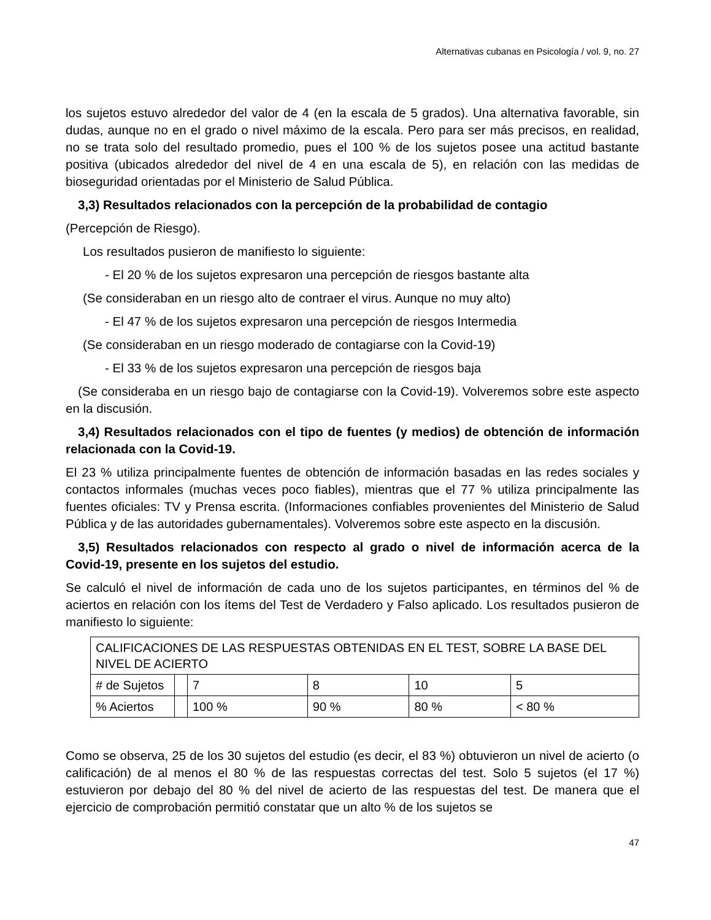Alternativas cubanas en Psicología / vol. 9, no. 27
los sujetos estuvo alrededor del valor de 4 (en la escala de 5 grados). Una alternativa favorable, sin dudas, aunque no en el grado o nivel máximo de la escala. Pero para ser más precisos, en realidad, no se trata solo del resultado promedio, pues el 100 % de los sujetos posee una actitud bastante positiva (ubicados alrededor del nivel de 4 en una escala de 5), en relación con las medidas de bioseguridad orientadas por el Ministerio de Salud Pública.
3,3) Resultados relacionados con la percepción de la probabilidad de contagio
(Percepción de Riesgo).
Los resultados pusieron de manifiesto lo siguiente:
- El 20 % de los sujetos expresaron una percepción de riesgos bastante alta
(Se consideraban en un riesgo alto de contraer el virus. Aunque no muy alto)
- El 47 % de los sujetos expresaron una percepción de riesgos Intermedia
(Se consideraban en un riesgo moderado de contagiarse con la Covid-19)
- El 33 % de los sujetos expresaron una percepción de riesgos baja
(Se consideraba en un riesgo bajo de contagiarse con la Covid-19). Volveremos sobre este aspecto en la discusión.
3,4) Resultados relacionados con el tipo de fuentes (y medios) de obtención de información relacionada con la Covid-19.
El 23 % utiliza principalmente fuentes de obtención de información basadas en las redes sociales y contactos informales (muchas veces poco fiables), mientras que el 77 % utiliza principalmente las fuentes oficiales: TV y Prensa escrita. (Informaciones confiables provenientes del Ministerio de Salud Pública y de las autoridades gubernamentales). Volveremos sobre este aspecto en la discusión.
3,5) Resultados relacionados con respecto al grado o nivel de información acerca de la Covid-19, presente en los sujetos del estudio.
Se calculó el nivel de información de cada uno de los sujetos participantes, en términos del % de aciertos en relación con los ítems del Test de Verdadero y Falso aplicado. Los resultados pusieron de manifiesto lo siguiente:
| CALIFICACIONES DE LAS RESPUESTAS OBTENIDAS EN EL TEST, SOBRE LA BASE DEL NIVEL DE ACIERTO | | | | | |
| # de Sujetos | | 7 | 8 | 10 | 5 |
| % Aciertos | | 100 % | 90 % | 80 % | < 80 % |
Como se observa, 25 de los 30 sujetos del estudio (es decir, el 83 %) obtuvieron un nivel de acierto (o calificación) de al menos el 80 % de las respuestas correctas del test. Solo 5 sujetos (el 17 %) estuvieron por debajo del 80 % del nivel de acierto de las respuestas del test. De manera que el ejercicio de comprobación permitió constatar que un alto % de los sujetos se
47